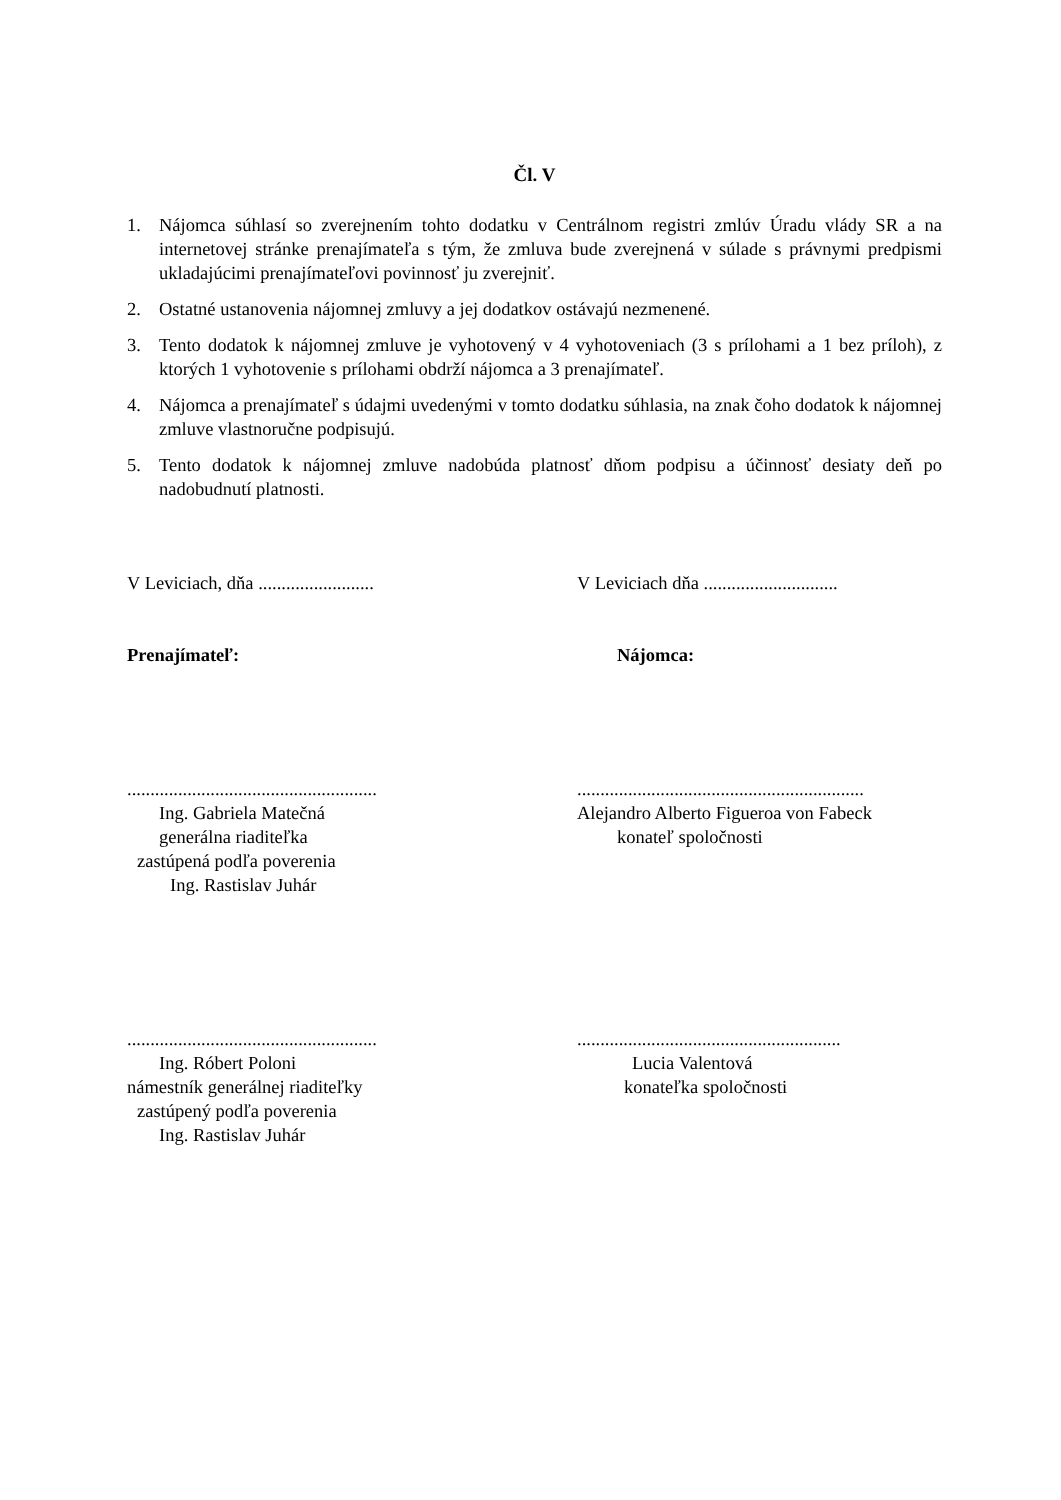Čl. V
1. Nájomca súhlasí so zverejnením tohto dodatku v Centrálnom registri zmlúv Úradu vlády SR a na internetovej stránke prenajímateľa s tým, že zmluva bude zverejnená v súlade s právnymi predpismi ukladajúcimi prenajímateľovi povinnosť ju zverejniť.
2. Ostatné ustanovenia nájomnej zmluvy a jej dodatkov ostávajú nezmenené.
3. Tento dodatok k nájomnej zmluve je vyhotovený v 4 vyhotoveniach (3 s prílohami a 1 bez príloh), z ktorých 1 vyhotovenie s prílohami obdrží nájomca a 3 prenajímateľ.
4. Nájomca a prenajímateľ s údajmi uvedenými v tomto dodatku súhlasia, na znak čoho dodatok k nájomnej zmluve vlastnoručne podpisujú.
5. Tento dodatok k nájomnej zmluve nadobúda platnosť dňom podpisu a účinnosť desiaty deň po nadobudnutí platnosti.
V Leviciach, dňa .........................
V Leviciach dňa .............................
Prenajímateľ: Nájomca:
......................................................
Ing. Gabriela Matečná
generálna riaditeľka
zastúpená podľa poverenia
Ing. Rastislav Juhár
..............................................................
Alejandro Alberto Figueroa von Fabeck
konateľ spoločnosti
......................................................
Ing. Róbert Poloni
námestník generálnej riaditeľky
zastúpený podľa poverenia
Ing. Rastislav Juhár
.........................................................
Lucia Valentová
konateľka spoločnosti